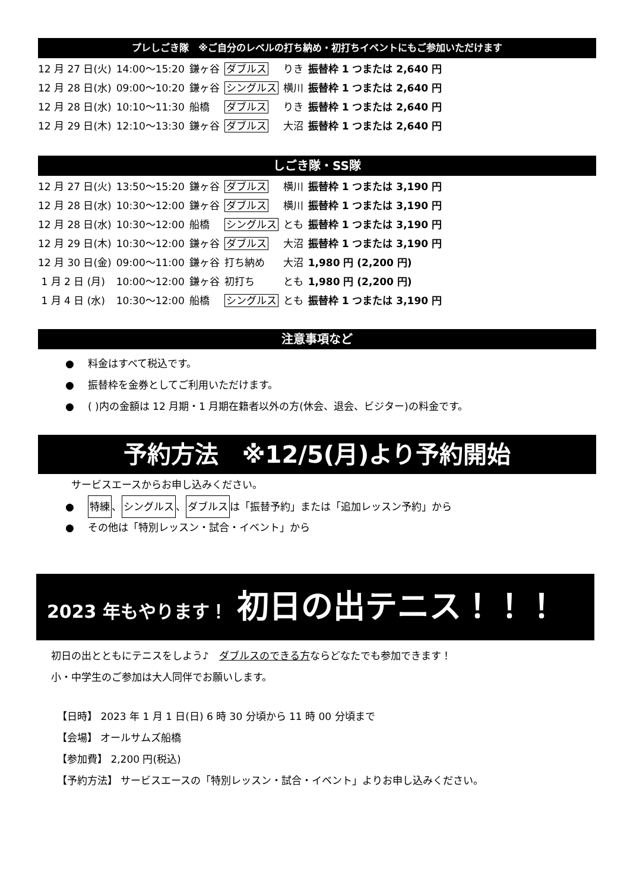プレしごき隊　※ご自分のレベルの打ち納め・初打ちイベントにもご参加いただけます
| 12 月 27 日(火) | 14:00～15:20 | 鎌ヶ谷 | ダブルス | りき | 振替枠 1 つまたは 2,640 円 |
| 12 月 28 日(水) | 09:00～10:20 | 鎌ヶ谷 | シングルス | 横川 | 振替枠 1 つまたは 2,640 円 |
| 12 月 28 日(水) | 10:10～11:30 | 船橋 | ダブルス | りき | 振替枠 1 つまたは 2,640 円 |
| 12 月 29 日(木) | 12:10～13:30 | 鎌ヶ谷 | ダブルス | 大沼 | 振替枠 1 つまたは 2,640 円 |
しごき隊・SS隊
| 12 月 27 日(火) | 13:50～15:20 | 鎌ヶ谷 | ダブルス | 横川 | 振替枠 1 つまたは 3,190 円 |
| 12 月 28 日(水) | 10:30～12:00 | 鎌ヶ谷 | ダブルス | 横川 | 振替枠 1 つまたは 3,190 円 |
| 12 月 28 日(水) | 10:30～12:00 | 船橋 | シングルス | とも | 振替枠 1 つまたは 3,190 円 |
| 12 月 29 日(木) | 10:30～12:00 | 鎌ヶ谷 | ダブルス | 大沼 | 振替枠 1 つまたは 3,190 円 |
| 12 月 30 日(金) | 09:00～11:00 | 鎌ヶ谷 | 打ち納め | 大沼 | 1,980 円 (2,200 円) |
| 1 月 2 日 (月) | 10:00～12:00 | 鎌ヶ谷 | 初打ち | とも | 1,980 円 (2,200 円) |
| 1 月 4 日 (水) | 10:30～12:00 | 船橋 | シングルス | とも | 振替枠 1 つまたは 3,190 円 |
注意事項など
● 料金はすべて税込です。
● 振替枠を金券としてご利用いただけます。
● ( )内の金額は 12 月期・1 月期在籍者以外の方(休会、退会、ビジター)の料金です。
予約方法　※12/5(月)より予約開始
サービスエースからお申し込みください。
● 特練、シングルス、ダブルスは「振替予約」または「追加レッスン予約」から
● その他は「特別レッスン・試合・イベント」から
2023 年もやります！　初日の出テニス！！！
初日の出とともにテニスをしよう♪　ダブルスのできる方ならどなたでも参加できます！
小・中学生のご参加は大人同伴でお願いします。
【日時】 2023 年 1 月 1 日(日) 6 時 30 分頃から 11 時 00 分頃まで
【会場】 オールサムズ船橋
【参加費】 2,200 円(税込)
【予約方法】 サービスエースの「特別レッスン・試合・イベント」よりお申し込みください。